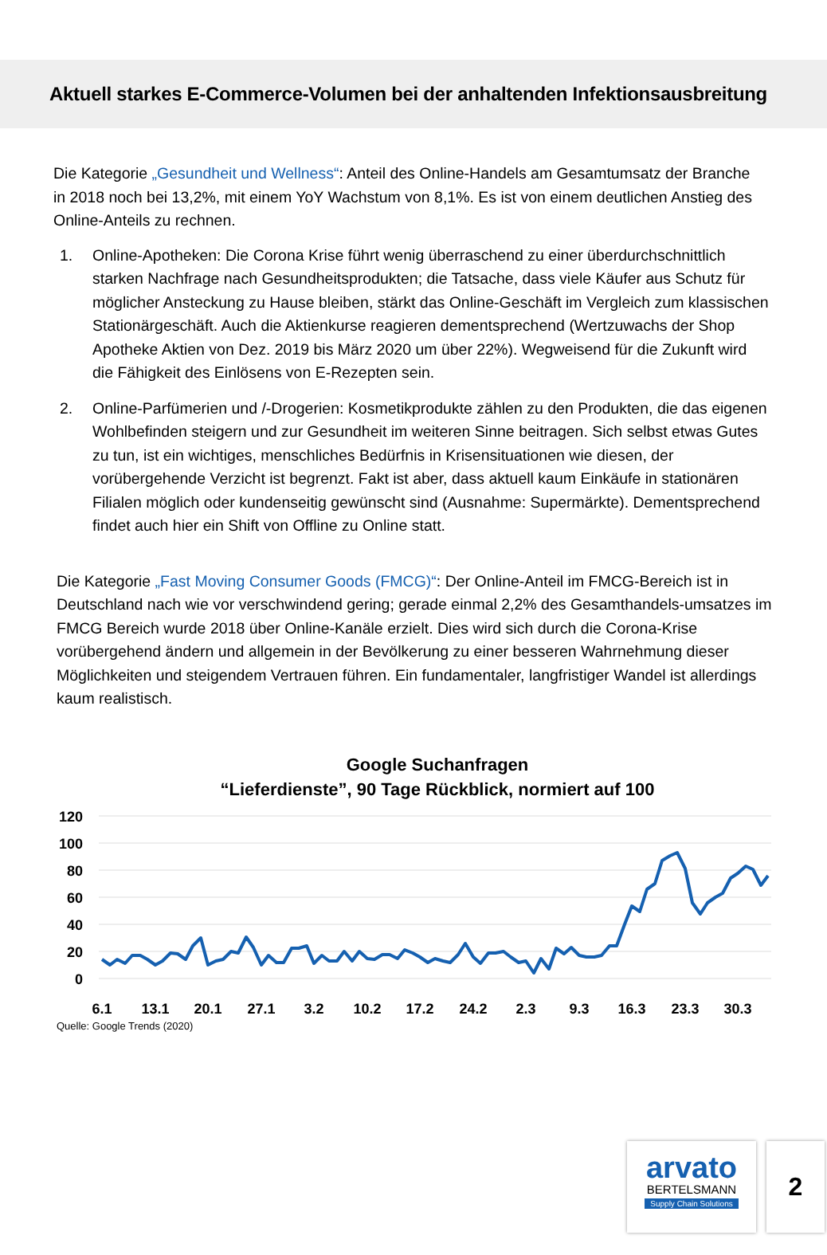Aktuell starkes E-Commerce-Volumen bei der anhaltenden Infektionsausbreitung
Die Kategorie „Gesundheit und Wellness“: Anteil des Online-Handels am Gesamtumsatz der Branche in 2018 noch bei 13,2%, mit einem YoY Wachstum von 8,1%. Es ist von einem deutlichen Anstieg des Online-Anteils zu rechnen.
1. Online-Apotheken: Die Corona Krise führt wenig überraschend zu einer überdurchschnittlich starken Nachfrage nach Gesundheitsprodukten; die Tatsache, dass viele Käufer aus Schutz für möglicher Ansteckung zu Hause bleiben, stärkt das Online-Geschäft im Vergleich zum klassischen Stationärgeschäft. Auch die Aktienkurse reagieren dementsprechend (Wertzuwachs der Shop Apotheke Aktien von Dez. 2019 bis März 2020 um über 22%). Wegweisend für die Zukunft wird die Fähigkeit des Einlösens von E-Rezepten sein.
2. Online-Parfümerien und /-Drogerien: Kosmetikprodukte zählen zu den Produkten, die das eigenen Wohlbefinden steigern und zur Gesundheit im weiteren Sinne beitragen. Sich selbst etwas Gutes zu tun, ist ein wichtiges, menschliches Bedürfnis in Krisensituationen wie diesen, der vorübergehende Verzicht ist begrenzt. Fakt ist aber, dass aktuell kaum Einkäufe in stationären Filialen möglich oder kundenseitig gewünscht sind (Ausnahme: Supermärkte). Dementsprechend findet auch hier ein Shift von Offline zu Online statt.
Die Kategorie „Fast Moving Consumer Goods (FMCG)“: Der Online-Anteil im FMCG-Bereich ist in Deutschland nach wie vor verschwindend gering; gerade einmal 2,2% des Gesamthandels-umsatzes im FMCG Bereich wurde 2018 über Online-Kanäle erzielt. Dies wird sich durch die Corona-Krise vorübergehend ändern und allgemein in der Bevölkerung zu einer besseren Wahrnehmung dieser Möglichkeiten und steigendem Vertrauen führen. Ein fundamentaler, langfristiger Wandel ist allerdings kaum realistisch.
Google Suchanfragen
“Lieferdienste”, 90 Tage Rückblick, normiert auf 100
120
100
80
60
40
20
0
6.1
13.1
20.1
27.1
3.2
10.2
17.2
24.2
2.3
9.3
16.3
23.3
30.3
Quelle: Google Trends (2020)
arvato
BERTELSMANN
Supply Chain Solutions
2